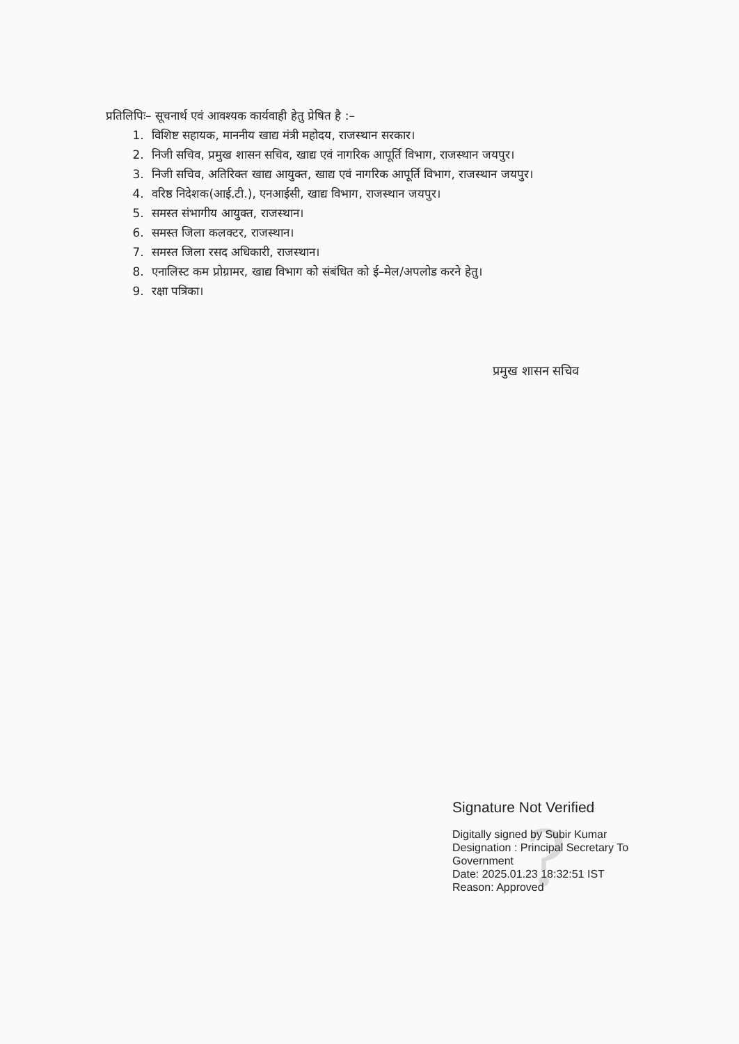प्रतिलिपिः– सूचनार्थ एवं आवश्यक कार्यवाही हेतु प्रेषित है :–
1. विशिष्ट सहायक, माननीय खाद्य मंत्री महोदय, राजस्थान सरकार।
2. निजी सचिव, प्रमुख शासन सचिव, खाद्य एवं नागरिक आपूर्ति विभाग, राजस्थान जयपुर।
3. निजी सचिव, अतिरिक्त खाद्य आयुक्त, खाद्य एवं नागरिक आपूर्ति विभाग, राजस्थान जयपुर।
4. वरिष्ठ निदेशक(आई.टी.), एनआईसी, खाद्य विभाग, राजस्थान जयपुर।
5. समस्त संभागीय आयुक्त, राजस्थान।
6. समस्त जिला कलक्टर, राजस्थान।
7. समस्त जिला रसद अधिकारी, राजस्थान।
8. एनालिस्ट कम प्रोग्रामर, खाद्य विभाग को संबंधित को ई–मेल/अपलोड करने हेतु।
9. रक्षा पत्रिका।
प्रमुख शासन सचिव
?
Signature Not Verified
Digitally signed by Subir Kumar
Designation : Principal Secretary To
Government
Date: 2025.01.23 18:32:51 IST
Reason: Approved